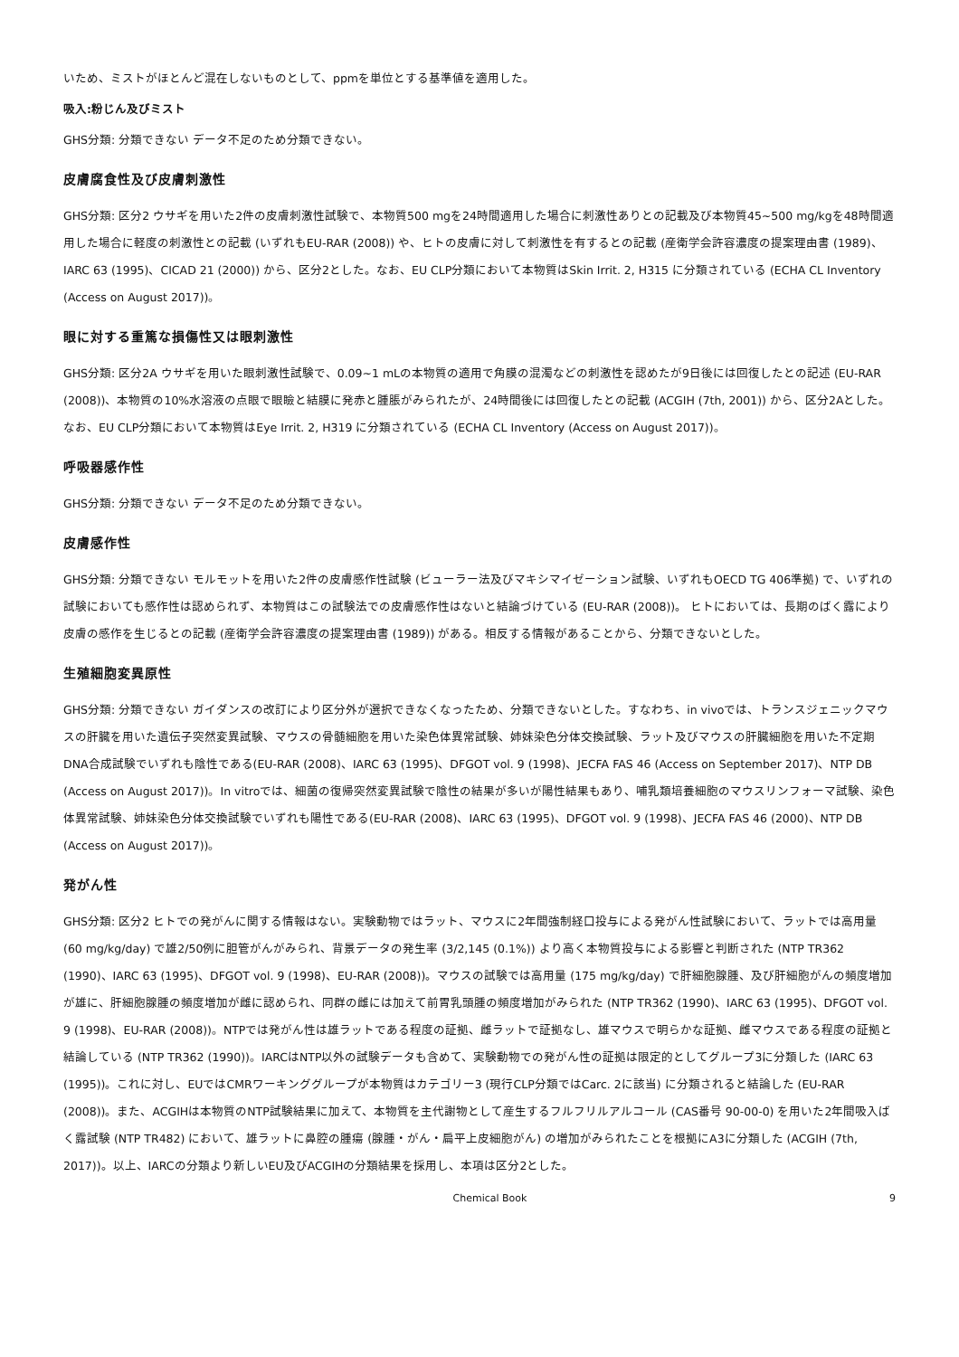いため、ミストがほとんど混在しないものとして、ppmを単位とする基準値を適用した。
吸入:粉じん及びミスト
GHS分類: 分類できない データ不足のため分類できない。
皮膚腐食性及び皮膚刺激性
GHS分類: 区分2 ウサギを用いた2件の皮膚刺激性試験で、本物質500 mgを24時間適用した場合に刺激性ありとの記載及び本物質45~500 mg/kgを48時間適用した場合に軽度の刺激性との記載 (いずれもEU-RAR (2008)) や、ヒトの皮膚に対して刺激性を有するとの記載 (産衛学会許容濃度の提案理由書 (1989)、IARC 63 (1995)、CICAD 21 (2000)) から、区分2とした。なお、EU CLP分類において本物質はSkin Irrit. 2, H315 に分類されている (ECHA CL Inventory (Access on August 2017))。
眼に対する重篤な損傷性又は眼刺激性
GHS分類: 区分2A ウサギを用いた眼刺激性試験で、0.09~1 mLの本物質の適用で角膜の混濁などの刺激性を認めたが9日後には回復したとの記述 (EU-RAR (2008))、本物質の10%水溶液の点眼で眼瞼と結膜に発赤と腫脹がみられたが、24時間後には回復したとの記載 (ACGIH (7th, 2001)) から、区分2Aとした。なお、EU CLP分類において本物質はEye Irrit. 2, H319 に分類されている (ECHA CL Inventory (Access on August 2017))。
呼吸器感作性
GHS分類: 分類できない データ不足のため分類できない。
皮膚感作性
GHS分類: 分類できない モルモットを用いた2件の皮膚感作性試験 (ビューラー法及びマキシマイゼーション試験、いずれもOECD TG 406準拠) で、いずれの試験においても感作性は認められず、本物質はこの試験法での皮膚感作性はないと結論づけている (EU-RAR (2008))。 ヒトにおいては、長期のばく露により皮膚の感作を生じるとの記載 (産衛学会許容濃度の提案理由書 (1989)) がある。相反する情報があることから、分類できないとした。
生殖細胞変異原性
GHS分類: 分類できない ガイダンスの改訂により区分外が選択できなくなったため、分類できないとした。すなわち、in vivoでは、トランスジェニックマウスの肝臓を用いた遺伝子突然変異試験、マウスの骨髄細胞を用いた染色体異常試験、姉妹染色分体交換試験、ラット及びマウスの肝臓細胞を用いた不定期DNA合成試験でいずれも陰性である(EU-RAR (2008)、IARC 63 (1995)、DFGOT vol. 9 (1998)、JECFA FAS 46 (Access on September 2017)、NTP DB (Access on August 2017))。In vitroでは、細菌の復帰突然変異試験で陰性の結果が多いが陽性結果もあり、哺乳類培養細胞のマウスリンフォーマ試験、染色体異常試験、姉妹染色分体交換試験でいずれも陽性である(EU-RAR (2008)、IARC 63 (1995)、DFGOT vol. 9 (1998)、JECFA FAS 46 (2000)、NTP DB (Access on August 2017))。
発がん性
GHS分類: 区分2 ヒトでの発がんに関する情報はない。実験動物ではラット、マウスに2年間強制経口投与による発がん性試験において、ラットでは高用量 (60 mg/kg/day) で雄2/50例に胆管がんがみられ、背景データの発生率 (3/2,145 (0.1%)) より高く本物質投与による影響と判断された (NTP TR362 (1990)、IARC 63 (1995)、DFGOT vol. 9 (1998)、EU-RAR (2008))。マウスの試験では高用量 (175 mg/kg/day) で肝細胞腺腫、及び肝細胞がんの頻度増加が雄に、肝細胞腺腫の頻度増加が雌に認められ、同群の雌には加えて前胃乳頭腫の頻度増加がみられた (NTP TR362 (1990)、IARC 63 (1995)、DFGOT vol. 9 (1998)、EU-RAR (2008))。NTPでは発がん性は雄ラットである程度の証拠、雌ラットで証拠なし、雄マウスで明らかな証拠、雌マウスである程度の証拠と結論している (NTP TR362 (1990))。IARCはNTP以外の試験データも含めて、実験動物での発がん性の証拠は限定的としてグループ3に分類した (IARC 63 (1995))。これに対し、EUではCMRワーキンググループが本物質はカテゴリー3 (現行CLP分類ではCarc. 2に該当) に分類されると結論した (EU-RAR (2008))。また、ACGIHは本物質のNTP試験結果に加えて、本物質を主代謝物として産生するフルフリルアルコール (CAS番号 90-00-0) を用いた2年間吸入ばく露試験 (NTP TR482) において、雄ラットに鼻腔の腫瘍 (腺腫・がん・扁平上皮細胞がん) の増加がみられたことを根拠にA3に分類した (ACGIH (7th, 2017))。以上、IARCの分類より新しいEU及びACGIHの分類結果を採用し、本項は区分2とした。
Chemical Book 9